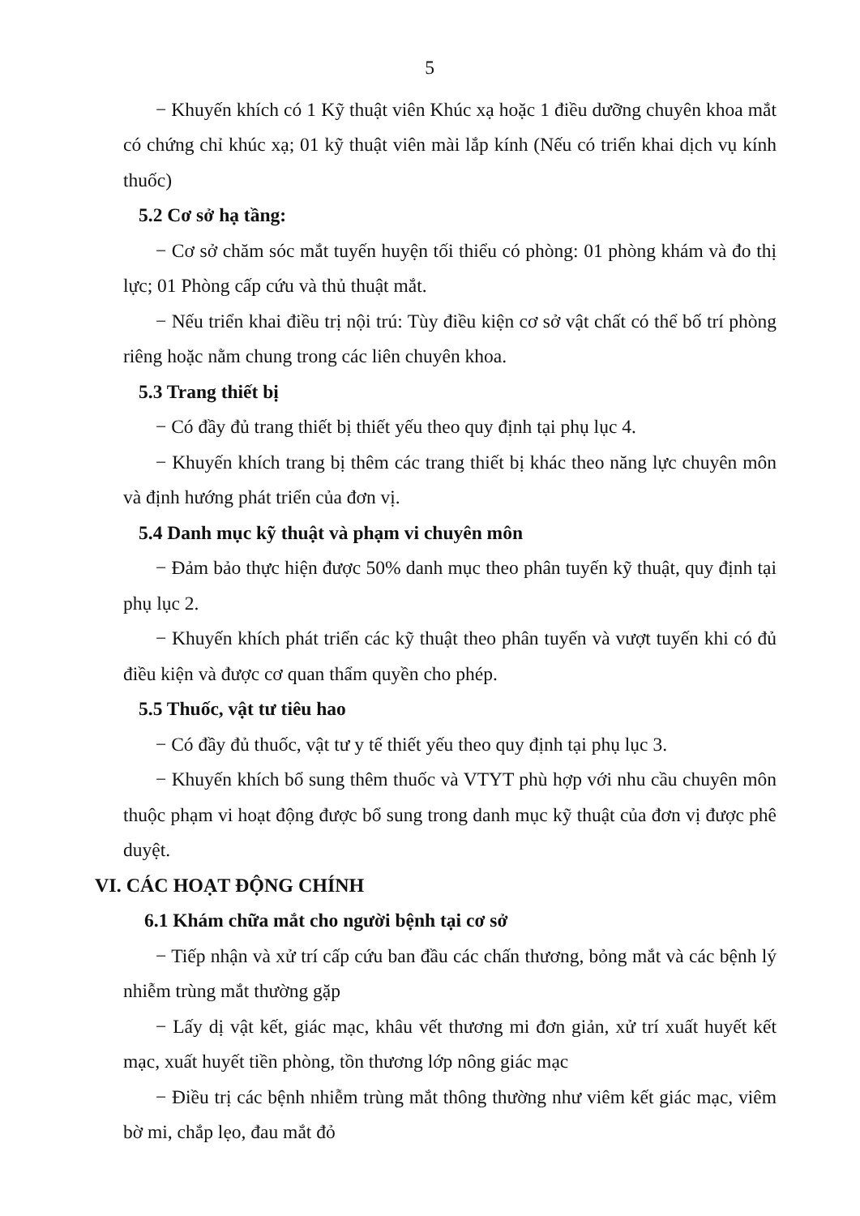5
− Khuyến khích có 1 Kỹ thuật viên Khúc xạ hoặc 1 điều dưỡng chuyên khoa mắt có chứng chỉ khúc xạ; 01 kỹ thuật viên mài lắp kính (Nếu có triển khai dịch vụ kính thuốc)
5.2 Cơ sở hạ tầng:
− Cơ sở chăm sóc mắt tuyến huyện tối thiểu có phòng: 01 phòng khám và đo thị lực; 01 Phòng cấp cứu và thủ thuật mắt.
− Nếu triển khai điều trị nội trú: Tùy điều kiện cơ sở vật chất có thể bố trí phòng riêng hoặc nằm chung trong các liên chuyên khoa.
5.3 Trang thiết bị
− Có đầy đủ trang thiết bị thiết yếu theo quy định tại phụ lục 4.
− Khuyến khích trang bị thêm các trang thiết bị khác theo năng lực chuyên môn và định hướng phát triển của đơn vị.
5.4 Danh mục kỹ thuật và phạm vi chuyên môn
− Đảm bảo thực hiện được 50% danh mục theo phân tuyến kỹ thuật, quy định tại phụ lục 2.
− Khuyến khích phát triển các kỹ thuật theo phân tuyến và vượt tuyến khi có đủ điều kiện và được cơ quan thẩm quyền cho phép.
5.5 Thuốc, vật tư tiêu hao
− Có đầy đủ thuốc, vật tư y tế thiết yếu theo quy định tại phụ lục 3.
− Khuyến khích bổ sung thêm thuốc và VTYT phù hợp với nhu cầu chuyên môn thuộc phạm vi hoạt động được bổ sung trong danh mục kỹ thuật của đơn vị được phê duyệt.
VI. CÁC HOẠT ĐỘNG CHÍNH
6.1 Khám chữa mắt cho người bệnh tại cơ sở
− Tiếp nhận và xử trí cấp cứu ban đầu các chấn thương, bỏng mắt và các bệnh lý nhiễm trùng mắt thường gặp
− Lấy dị vật kết, giác mạc, khâu vết thương mi đơn giản, xử trí xuất huyết kết mạc, xuất huyết tiền phòng, tồn thương lớp nông giác mạc
− Điều trị các bệnh nhiễm trùng mắt thông thường như viêm kết giác mạc, viêm bờ mi, chắp lẹo, đau mắt đỏ